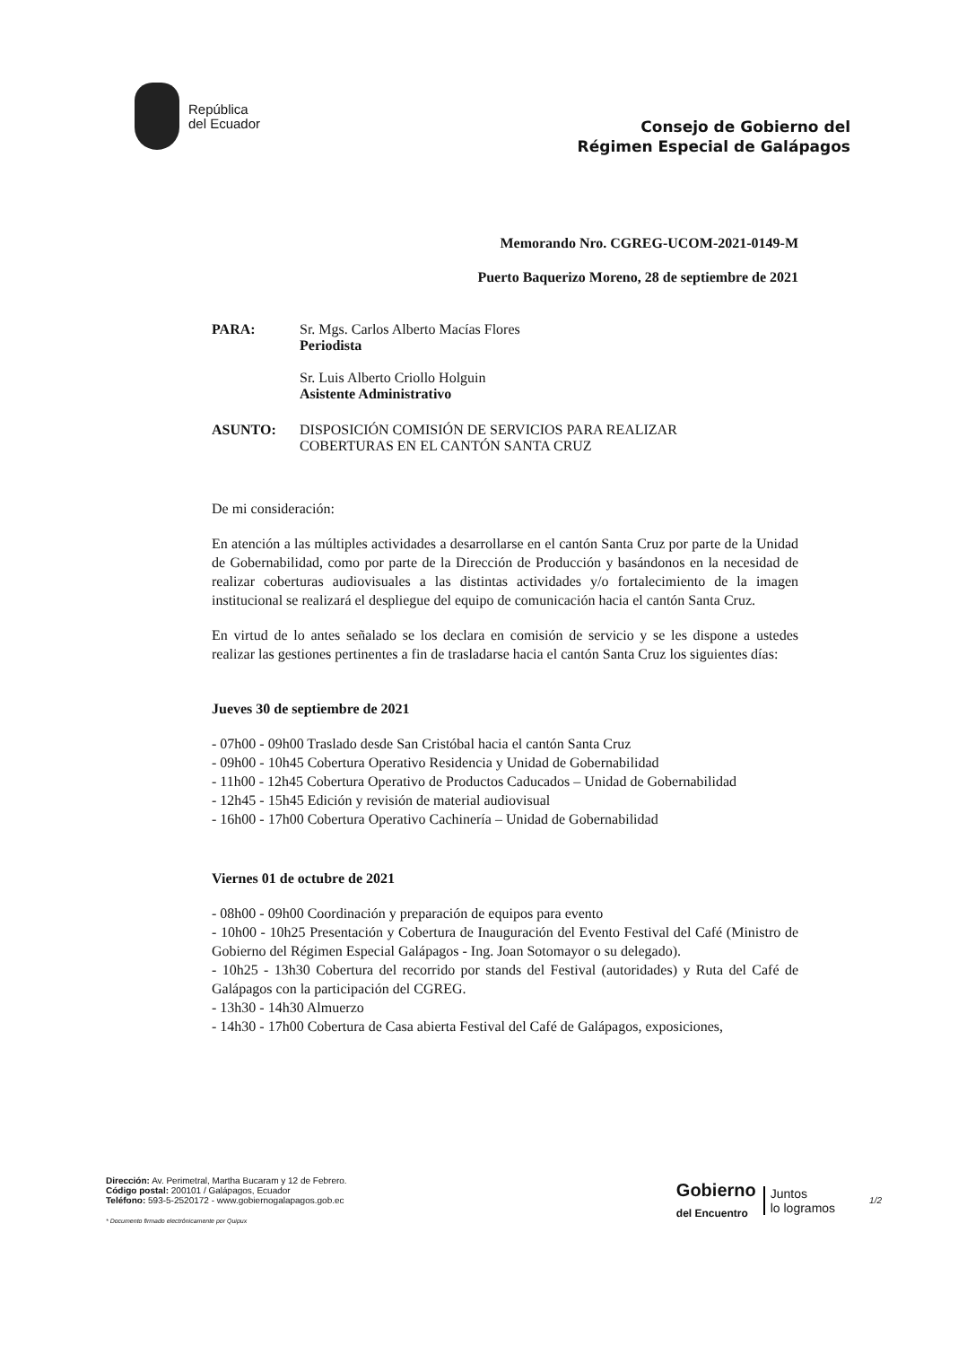República
del Ecuador
Consejo de Gobierno del
Régimen Especial de Galápagos
Memorando Nro. CGREG-UCOM-2021-0149-M
Puerto Baquerizo Moreno, 28 de septiembre de 2021
PARA: Sr. Mgs. Carlos Alberto Macías Flores
Periodista
Sr. Luis Alberto Criollo Holguin
Asistente Administrativo
ASUNTO: DISPOSICIÓN COMISIÓN DE SERVICIOS PARA REALIZAR
COBERTURAS EN EL CANTÓN SANTA CRUZ
De mi consideración:
En atención a las múltiples actividades a desarrollarse en el cantón Santa Cruz por parte de la Unidad de Gobernabilidad, como por parte de la Dirección de Producción y basándonos en la necesidad de realizar coberturas audiovisuales a las distintas actividades y/o fortalecimiento de la imagen institucional se realizará el despliegue del equipo de comunicación hacia el cantón Santa Cruz.
En virtud de lo antes señalado se los declara en comisión de servicio y se les dispone a ustedes realizar las gestiones pertinentes a fin de trasladarse hacia el cantón Santa Cruz los siguientes días:
Jueves 30 de septiembre de 2021
- 07h00 - 09h00 Traslado desde San Cristóbal hacia el cantón Santa Cruz
- 09h00 - 10h45 Cobertura Operativo Residencia y Unidad de Gobernabilidad
- 11h00 - 12h45 Cobertura Operativo de Productos Caducados – Unidad de Gobernabilidad
- 12h45 - 15h45 Edición y revisión de material audiovisual
- 16h00 - 17h00 Cobertura Operativo Cachinería – Unidad de Gobernabilidad
Viernes 01 de octubre de 2021
- 08h00 - 09h00 Coordinación y preparación de equipos para evento
- 10h00 - 10h25 Presentación y Cobertura de Inauguración del Evento Festival del Café (Ministro de Gobierno del Régimen Especial Galápagos - Ing. Joan Sotomayor o su delegado).
- 10h25 - 13h30 Cobertura del recorrido por stands del Festival (autoridades) y Ruta del Café de Galápagos con la participación del CGREG.
- 13h30 - 14h30 Almuerzo
- 14h30 - 17h00 Cobertura de Casa abierta Festival del Café de Galápagos, exposiciones,
Dirección: Av. Perimetral, Martha Bucaram y 12 de Febrero.
Código postal: 200101 / Galápagos, Ecuador
Teléfono: 593-5-2520172 - www.gobiernogalapagos.gob.ec
* Documento firmado electrónicamente por Quipux
Gobierno
del Encuentro
Juntos
lo logramos
1/2